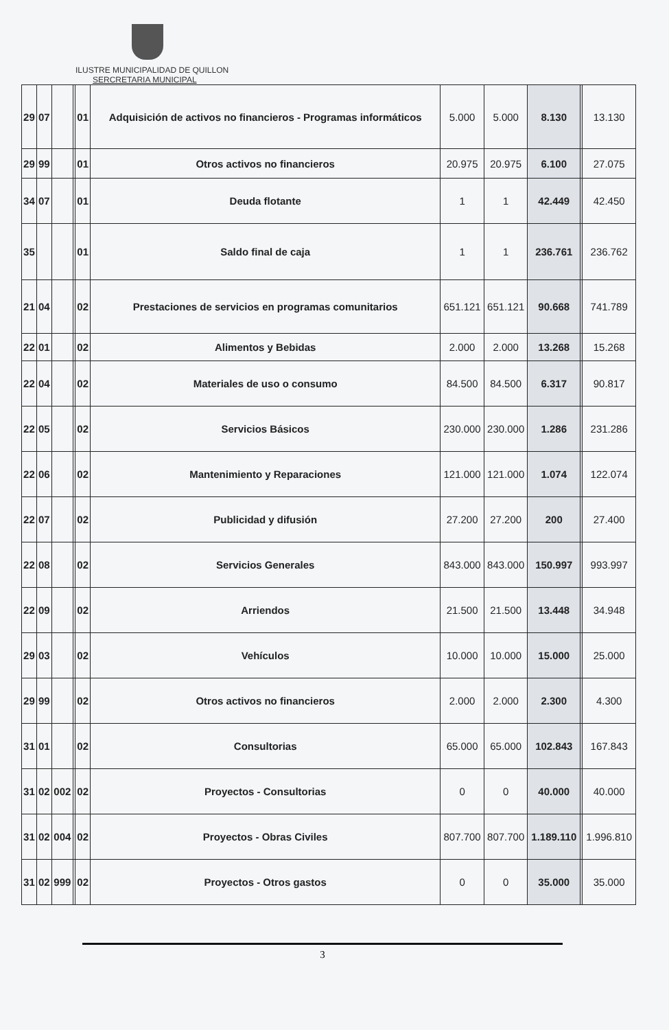ILUSTRE MUNICIPALIDAD DE QUILLON
SERCRETARIA MUNICIPAL
| 29 | 07 | | | 01 | Adquisición de activos no financieros - Programas informáticos | 5.000 | 5.000 | 8.130 | | 13.130 |
| 29 | 99 | | | 01 | Otros activos no financieros | 20.975 | 20.975 | 6.100 | | 27.075 |
| 34 | 07 | | | 01 | Deuda flotante | 1 | 1 | 42.449 | | 42.450 |
| 35 | | | | 01 | Saldo final de caja | 1 | 1 | 236.761 | | 236.762 |
| 21 | 04 | | | 02 | Prestaciones de servicios en programas comunitarios | 651.121 | 651.121 | 90.668 | | 741.789 |
| 22 | 01 | | | 02 | Alimentos y Bebidas | 2.000 | 2.000 | 13.268 | | 15.268 |
| 22 | 04 | | | 02 | Materiales de uso o consumo | 84.500 | 84.500 | 6.317 | | 90.817 |
| 22 | 05 | | | 02 | Servicios Básicos | 230.000 | 230.000 | 1.286 | | 231.286 |
| 22 | 06 | | | 02 | Mantenimiento y Reparaciones | 121.000 | 121.000 | 1.074 | | 122.074 |
| 22 | 07 | | | 02 | Publicidad y difusión | 27.200 | 27.200 | 200 | | 27.400 |
| 22 | 08 | | | 02 | Servicios Generales | 843.000 | 843.000 | 150.997 | | 993.997 |
| 22 | 09 | | | 02 | Arriendos | 21.500 | 21.500 | 13.448 | | 34.948 |
| 29 | 03 | | | 02 | Vehículos | 10.000 | 10.000 | 15.000 | | 25.000 |
| 29 | 99 | | | 02 | Otros activos no financieros | 2.000 | 2.000 | 2.300 | | 4.300 |
| 31 | 01 | | | 02 | Consultorias | 65.000 | 65.000 | 102.843 | | 167.843 |
| 31 | 02 | 002 | | 02 | Proyectos - Consultorias | 0 | 0 | 40.000 | | 40.000 |
| 31 | 02 | 004 | | 02 | Proyectos - Obras Civiles | 807.700 | 807.700 | 1.189.110 | | 1.996.810 |
| 31 | 02 | 999 | | 02 | Proyectos - Otros gastos | 0 | 0 | 35.000 | | 35.000 |
3